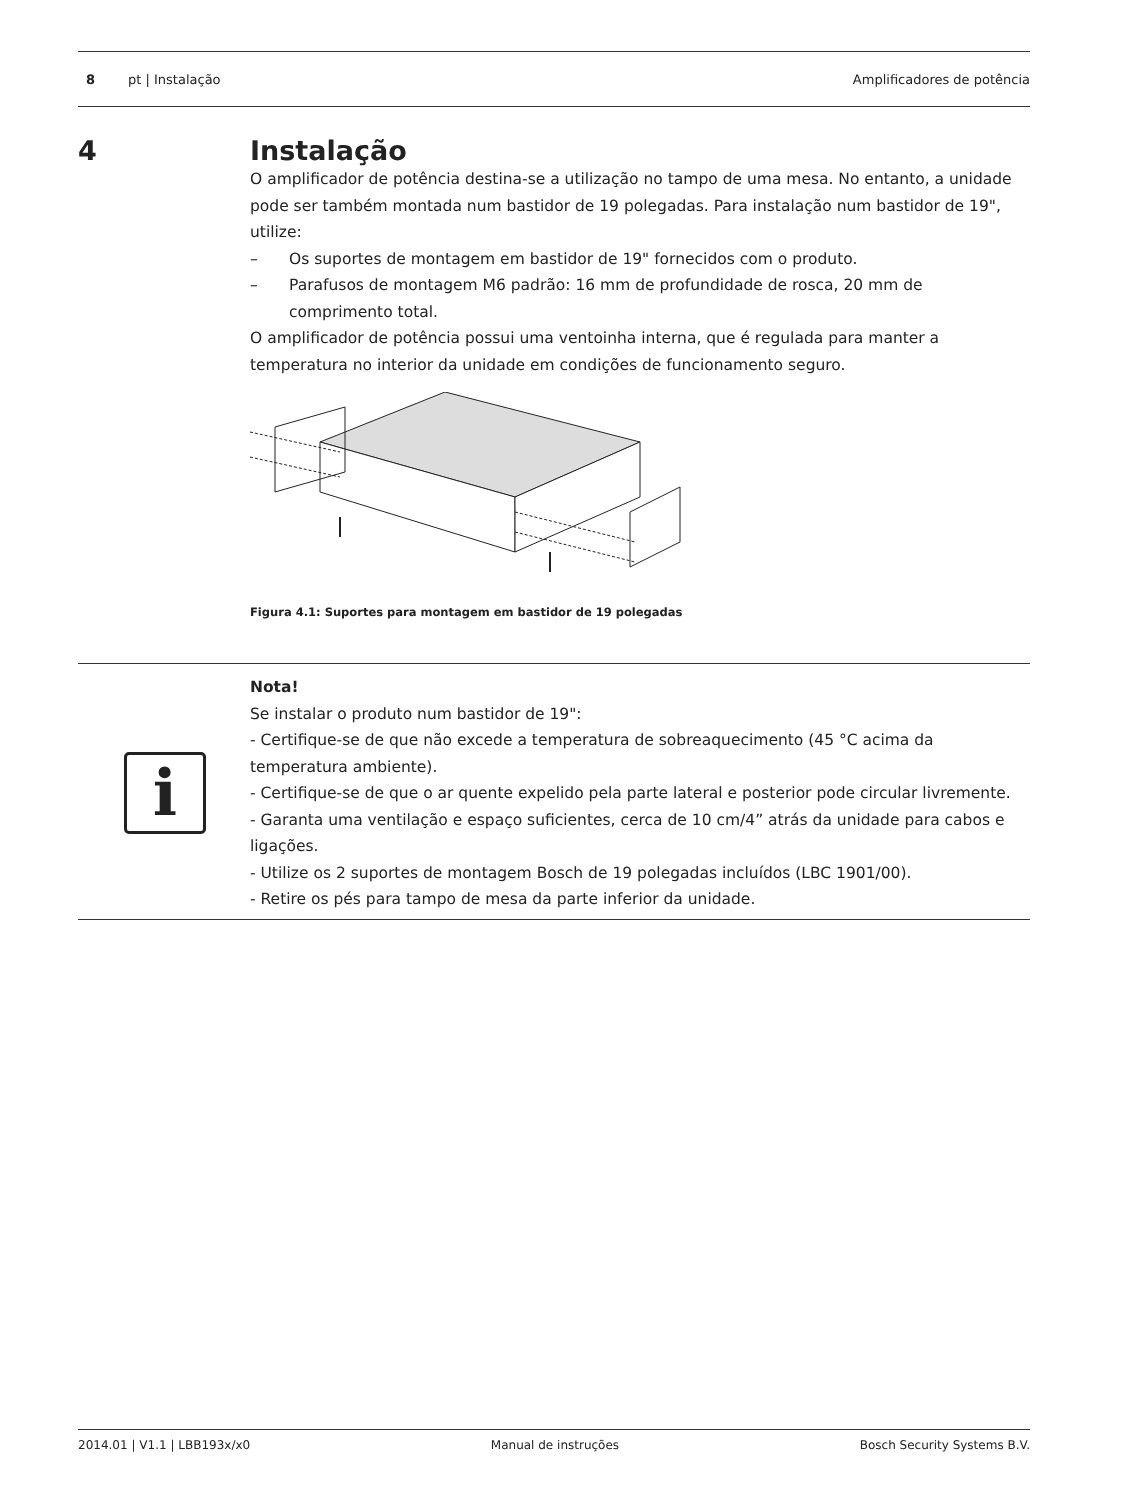8 pt | Instalação Amplificadores de potência
4 Instalação
O amplificador de potência destina-se a utilização no tampo de uma mesa. No entanto, a unidade pode ser também montada num bastidor de 19 polegadas. Para instalação num bastidor de 19", utilize:
– Os suportes de montagem em bastidor de 19" fornecidos com o produto.
– Parafusos de montagem M6 padrão: 16 mm de profundidade de rosca, 20 mm de comprimento total.
O amplificador de potência possui uma ventoinha interna, que é regulada para manter a temperatura no interior da unidade em condições de funcionamento seguro.
Figura 4.1: Suportes para montagem em bastidor de 19 polegadas
i
Nota!
Se instalar o produto num bastidor de 19":
- Certifique-se de que não excede a temperatura de sobreaquecimento (45 °C acima da temperatura ambiente).
- Certifique-se de que o ar quente expelido pela parte lateral e posterior pode circular livremente.
- Garanta uma ventilação e espaço suficientes, cerca de 10 cm/4” atrás da unidade para cabos e ligações.
- Utilize os 2 suportes de montagem Bosch de 19 polegadas incluídos (LBC 1901/00).
- Retire os pés para tampo de mesa da parte inferior da unidade.
2014.01 | V1.1 | LBB193x/x0 Manual de instruções Bosch Security Systems B.V.